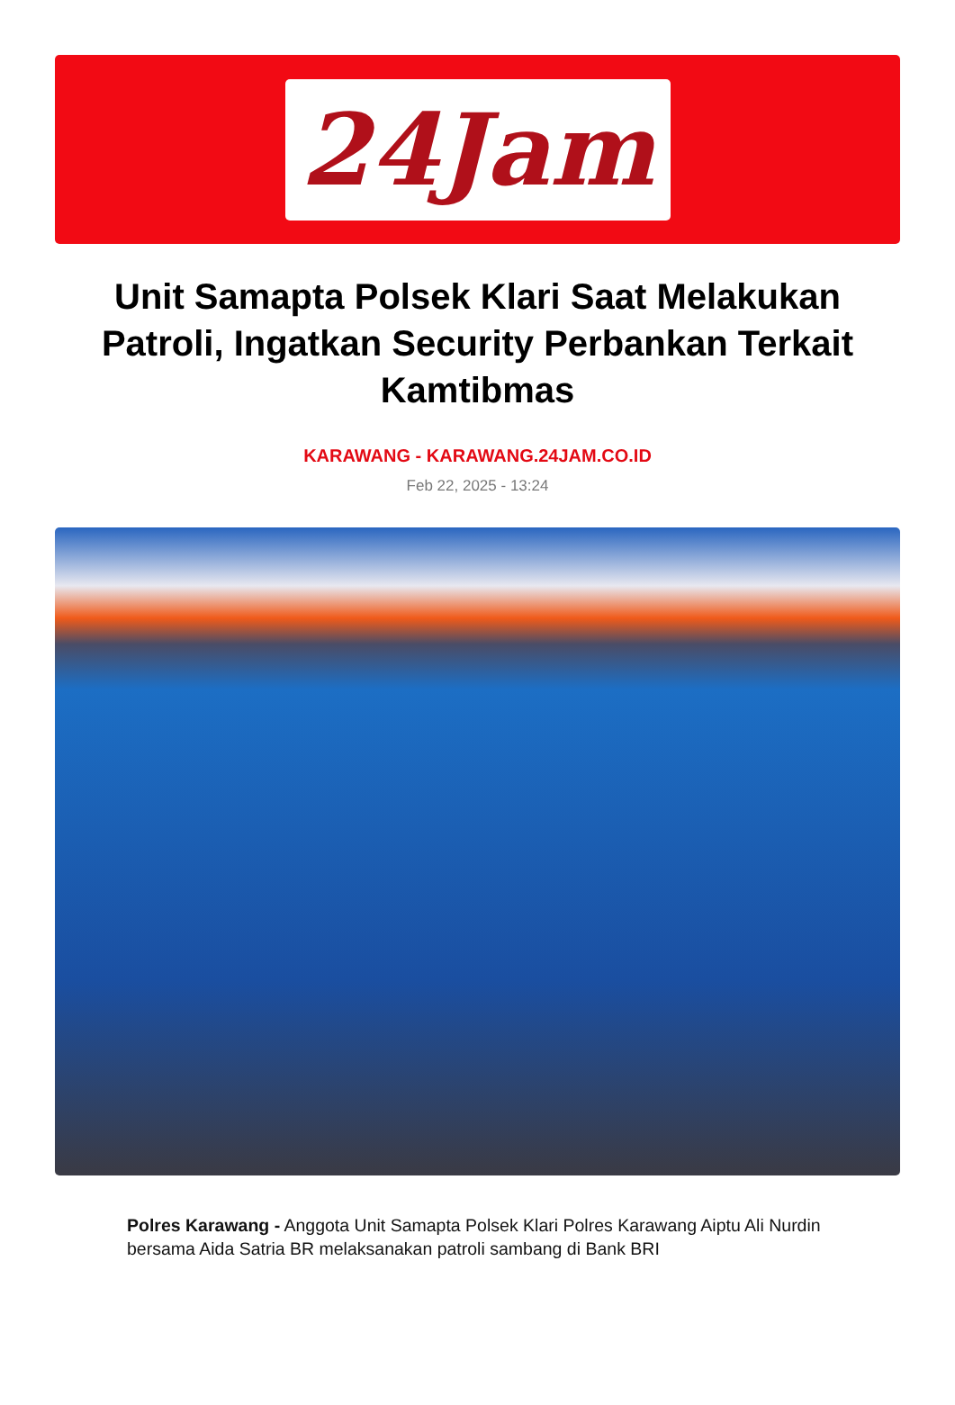24Jam
Unit Samapta Polsek Klari Saat Melakukan Patroli, Ingatkan Security Perbankan Terkait Kamtibmas
KARAWANG - KARAWANG.24JAM.CO.ID
Feb 22, 2025 - 13:24
Polres Karawang - Anggota Unit Samapta Polsek Klari Polres Karawang Aiptu Ali Nurdin bersama Aida Satria BR melaksanakan patroli sambang di Bank BRI